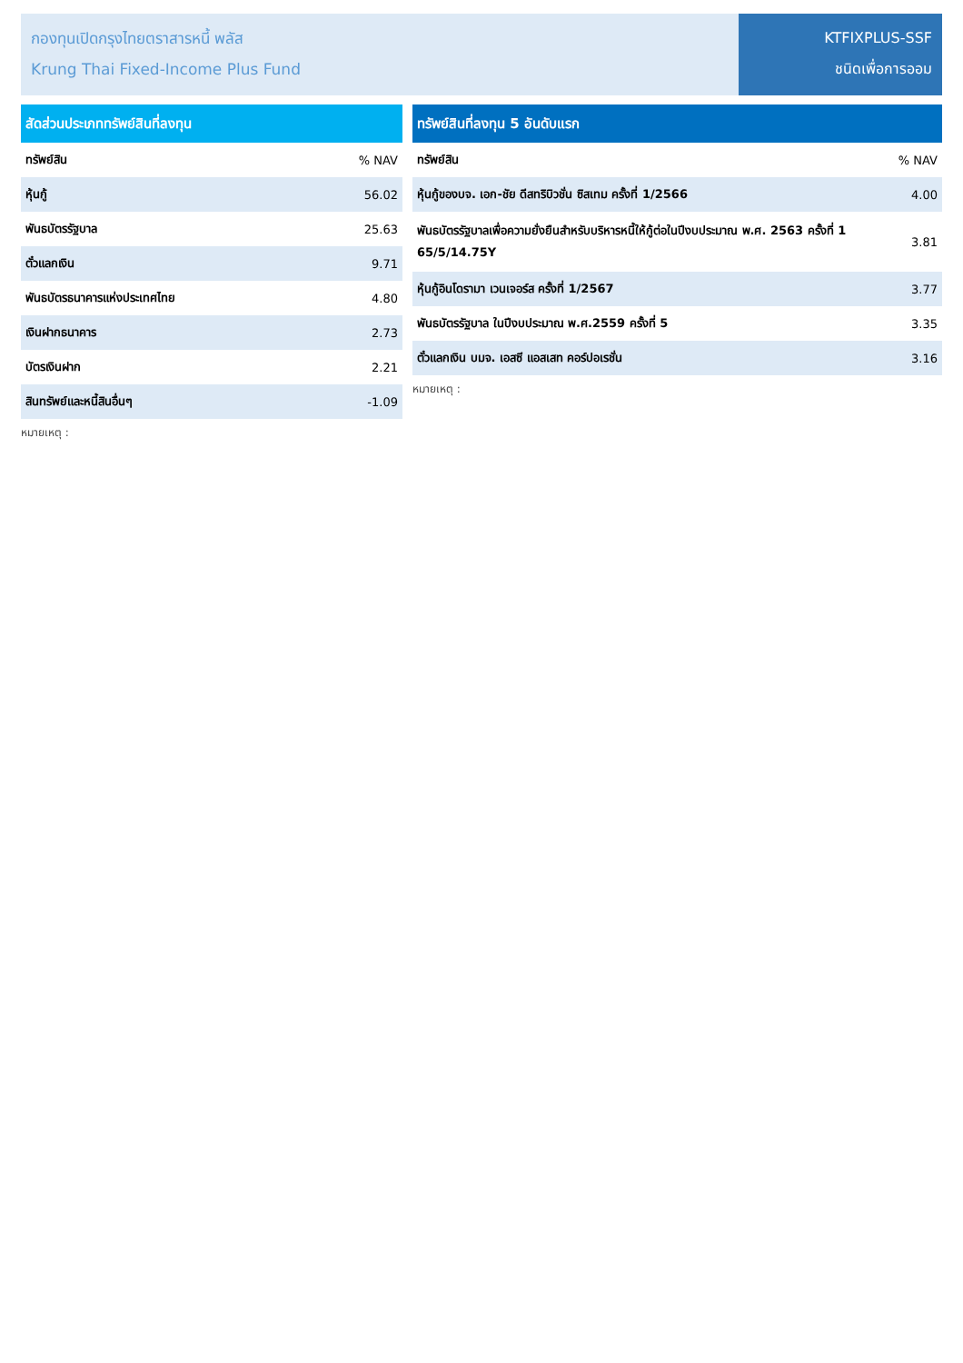กองทุนเปิดกรุงไทยตราสารหนี้ พลัส
Krung Thai Fixed-Income Plus Fund
KTFIXPLUS-SSF
ชนิดเพื่อการออม
| สัดส่วนประเภททรัพย์สินที่ลงทุน | |
| --- | --- |
| ทรัพย์สิน | % NAV |
| หุ้นกู้ | 56.02 |
| พันธบัตรรัฐบาล | 25.63 |
| ตั๋วแลกเงิน | 9.71 |
| พันธบัตรธนาคารแห่งประเทศไทย | 4.80 |
| เงินฝากธนาคาร | 2.73 |
| บัตรเงินฝาก | 2.21 |
| สินทรัพย์และหนี้สินอื่นๆ | -1.09 |
หมายเหตุ :
| ทรัพย์สินที่ลงทุน 5 อันดับแรก | |
| --- | --- |
| ทรัพย์สิน | % NAV |
| หุ้นกู้ของบจ. เอก-ชัย ดีสทริบิวชั่น ซิสเทม ครั้งที่ 1/2566 | 4.00 |
| พันธบัตรรัฐบาลเพื่อความยั่งยืนสำหรับบริหารหนี้ให้กู้ต่อในปีงบประมาณ พ.ศ. 2563 ครั้งที่ 1 65/5/14.75Y | 3.81 |
| หุ้นกู้อินโดรามา เวนเจอร์ส ครั้งที่ 1/2567 | 3.77 |
| พันธบัตรรัฐบาล ในปีงบประมาณ พ.ศ.2559 ครั้งที่ 5 | 3.35 |
| ตั๋วแลกเงิน บมจ. เอสซี แอสเสท คอร์ปอเรชั่น | 3.16 |
หมายเหตุ :